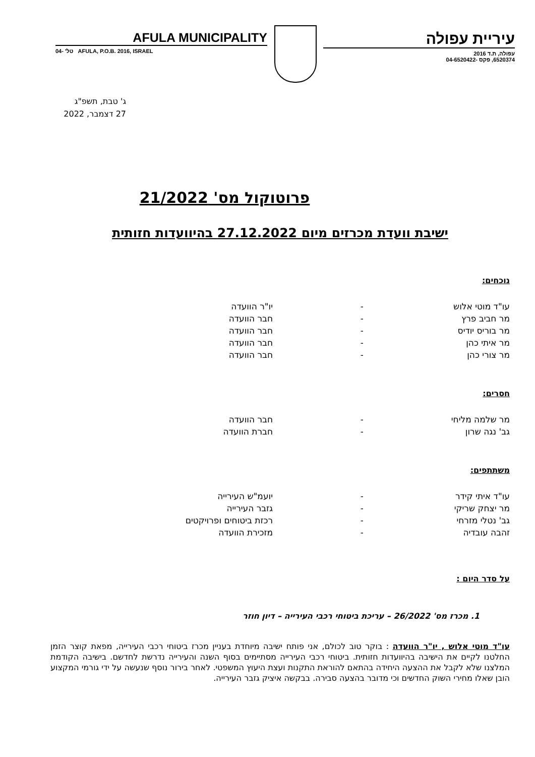AFULA MUNICIPALITY
טל' -04 AFULA, P.O.B. 2016, ISRAEL
עיריית עפולה
עפולה, ת.ד 2016
6520374, פקס -04-6520422
ג' טבת, תשפ"ג
27 דצמבר, 2022
פרוטוקול מס' 21/2022
ישיבת וועדת מכרזים מיום 27.12.2022 בהיוועדות חזותית
נוכחים:
עו"ד מוטי אלוש - יו"ר הוועדה
מר חביב פרץ - חבר הוועדה
מר בוריס יודיס - חבר הוועדה
מר איתי כהן - חבר הוועדה
מר צורי כהן - חבר הוועדה
חסרים:
מר שלמה מליחי - חבר הוועדה
גב' נגה שרון - חברת הוועדה
משתתפים:
עו"ד איתי קידר - יועמ"ש העירייה
מר יצחק שריקי - גזבר העירייה
גב' נטלי מזרחי - רכזת ביטוחים ופרויקטים
זהבה עובדיה - מזכירת הוועדה
על סדר היום :
1. מכרז מס' 26/2022 – עריכת ביטוחי רכבי העירייה – דיון חוזר
עו"ד מוטי אלוש , יו"ר הוועדה : בוקר טוב לכולם, אני פותח ישיבה מיוחדת בעניין מכרז ביטוחי רכבי העירייה, מפאת קוצר הזמן החלטנו לקיים את הישיבה בהיוועדות חזותית. ביטוחי רכבי העירייה מסתיימים בסוף השנה והעירייה נדרשת לחדשם. בישיבה הקודמת המלצנו שלא לקבל את ההצעה היחידה בהתאם להוראת התקנות ועצת היעוץ המשפטי. לאחר בירור נוסף שנעשה על ידי גורמי המקצוע הובן שאלו מחירי השוק החדשים וכי מדובר בהצעה סבירה. בבקשה איציק גזבר העירייה.